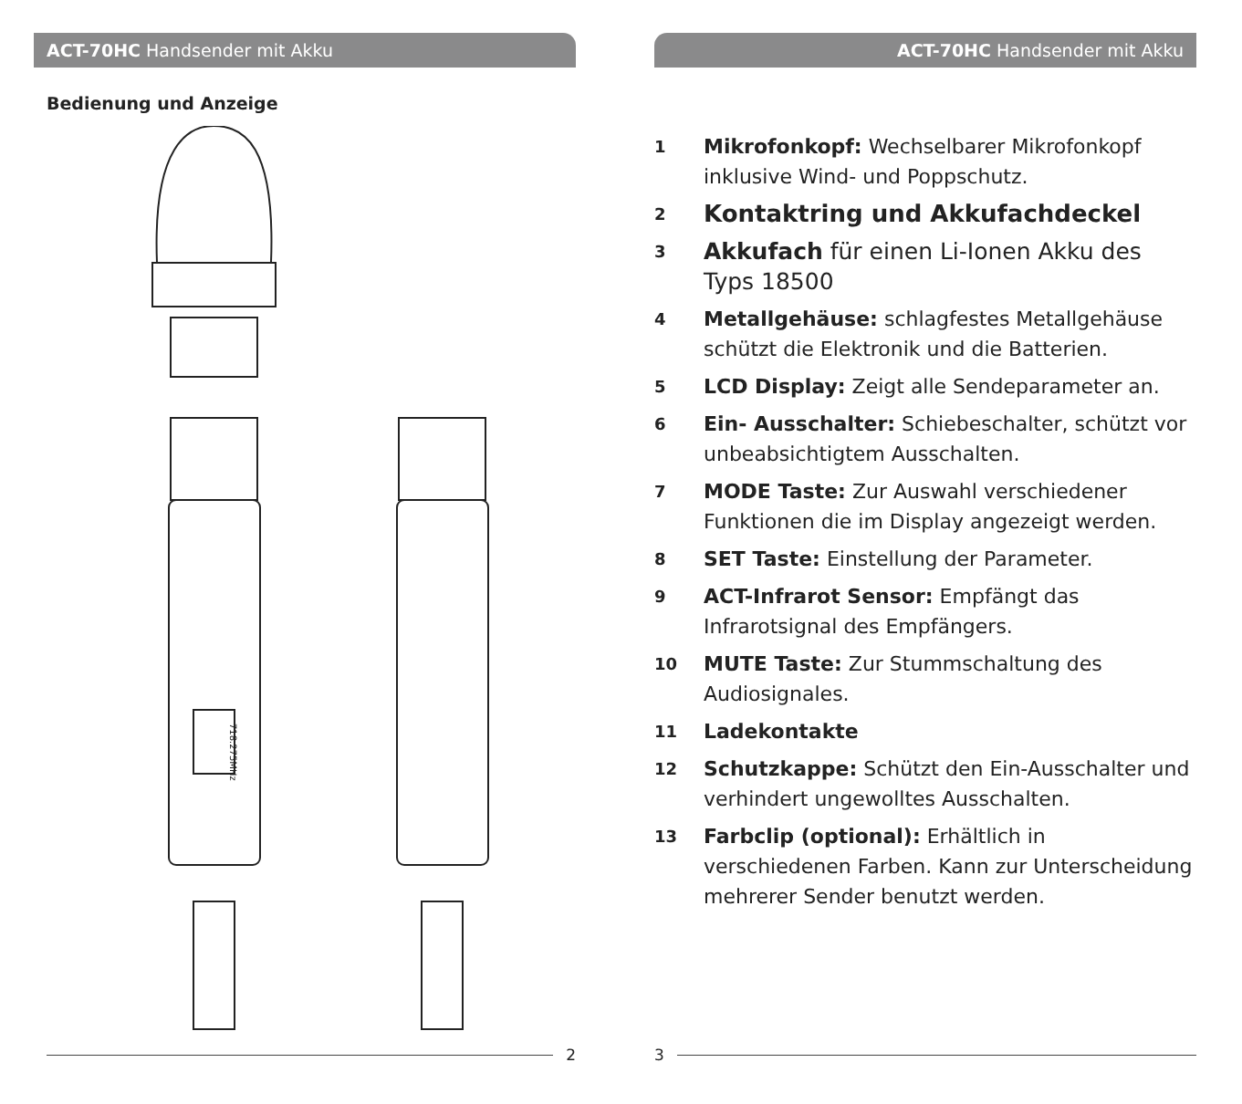ACT-70HC Handsender mit Akku
Bedienung und Anzeige
718.275MHz
1 2 3 4 5 6 7 8 9 10 11 12 13
2
ACT-70HC Handsender mit Akku
1 Mikrofonkopf: Wechselbarer Mikrofonkopf inklusive Wind- und Poppschutz.
2 Kontaktring und Akkufachdeckel
3 Akkufach für einen Li-Ionen Akku des Typs 18500
4 Metallgehäuse: schlagfestes Metallgehäuse schützt die Elektronik und die Batterien.
5 LCD Display: Zeigt alle Sendeparameter an.
6 Ein- Ausschalter: Schiebeschalter, schützt vor unbeabsichtigtem Ausschalten.
7 MODE Taste: Zur Auswahl verschiedener Funktionen die im Display angezeigt werden.
8 SET Taste: Einstellung der Parameter.
9 ACT-Infrarot Sensor: Empfängt das Infrarotsignal des Empfängers.
10 MUTE Taste: Zur Stummschaltung des Audiosignales.
11 Ladekontakte
12 Schutzkappe: Schützt den Ein-Ausschalter und verhindert ungewolltes Ausschalten.
13 Farbclip (optional): Erhältlich in verschiedenen Farben. Kann zur Unterscheidung mehrerer Sender benutzt werden.
3